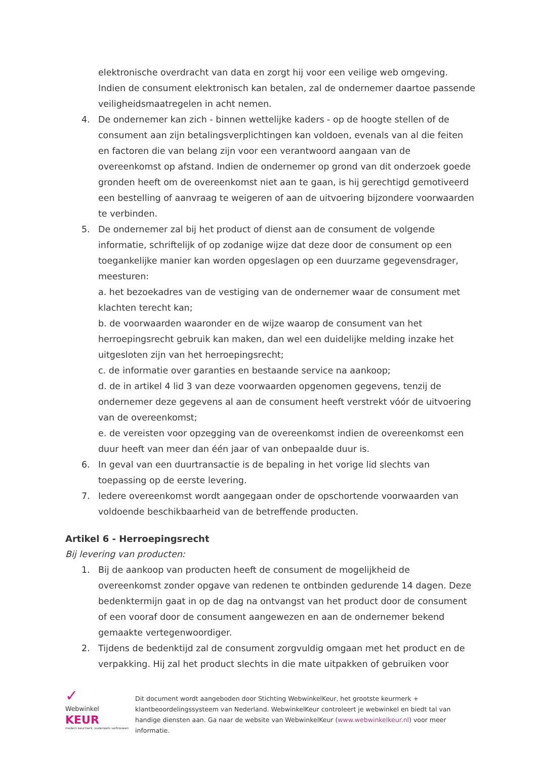elektronische overdracht van data en zorgt hij voor een veilige web omgeving. Indien de consument elektronisch kan betalen, zal de ondernemer daartoe passende veiligheidsmaatregelen in acht nemen.
4. De ondernemer kan zich - binnen wettelijke kaders - op de hoogte stellen of de consument aan zijn betalingsverplichtingen kan voldoen, evenals van al die feiten en factoren die van belang zijn voor een verantwoord aangaan van de overeenkomst op afstand. Indien de ondernemer op grond van dit onderzoek goede gronden heeft om de overeenkomst niet aan te gaan, is hij gerechtigd gemotiveerd een bestelling of aanvraag te weigeren of aan de uitvoering bijzondere voorwaarden te verbinden.
5. De ondernemer zal bij het product of dienst aan de consument de volgende informatie, schriftelijk of op zodanige wijze dat deze door de consument op een toegankelijke manier kan worden opgeslagen op een duurzame gegevensdrager, meesturen:
a. het bezoekadres van de vestiging van de ondernemer waar de consument met klachten terecht kan;
b. de voorwaarden waaronder en de wijze waarop de consument van het herroepingsrecht gebruik kan maken, dan wel een duidelijke melding inzake het uitgesloten zijn van het herroepingsrecht;
c. de informatie over garanties en bestaande service na aankoop;
d. de in artikel 4 lid 3 van deze voorwaarden opgenomen gegevens, tenzij de ondernemer deze gegevens al aan de consument heeft verstrekt vóór de uitvoering van de overeenkomst;
e. de vereisten voor opzegging van de overeenkomst indien de overeenkomst een duur heeft van meer dan één jaar of van onbepaalde duur is.
6. In geval van een duurtransactie is de bepaling in het vorige lid slechts van toepassing op de eerste levering.
7. Iedere overeenkomst wordt aangegaan onder de opschortende voorwaarden van voldoende beschikbaarheid van de betreffende producten.
Artikel 6 - Herroepingsrecht
Bij levering van producten:
1. Bij de aankoop van producten heeft de consument de mogelijkheid de overeenkomst zonder opgave van redenen te ontbinden gedurende 14 dagen. Deze bedenktermijn gaat in op de dag na ontvangst van het product door de consument of een vooraf door de consument aangewezen en aan de ondernemer bekend gemaakte vertegenwoordiger.
2. Tijdens de bedenktijd zal de consument zorgvuldig omgaan met het product en de verpakking. Hij zal het product slechts in die mate uitpakken of gebruiken voor
✓
Webwinkel
KEUR
modern keurmerk, ouderwets vertrouwen
Dit document wordt aangeboden door Stichting WebwinkelKeur, het grootste keurmerk + klantbeoordelingssysteem van Nederland. WebwinkelKeur controleert je webwinkel en biedt tal van handige diensten aan. Ga naar de website van WebwinkelKeur (www.webwinkelkeur.nl) voor meer informatie.